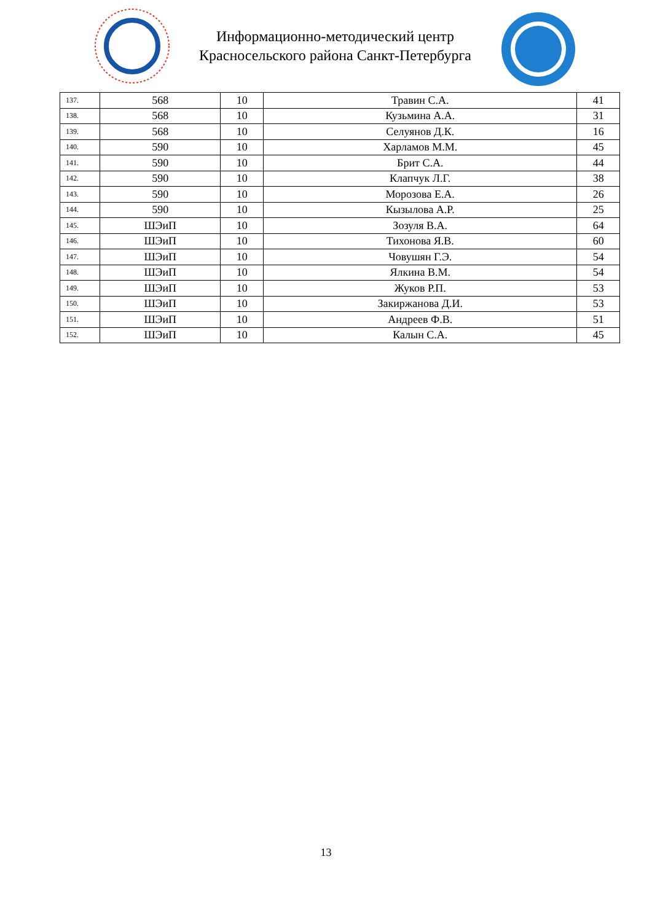Информационно-методический центр
Красносельского района Санкт-Петербурга
| 137. | 568 | 10 | Травин С.А. | 41 |
| 138. | 568 | 10 | Кузьмина А.А. | 31 |
| 139. | 568 | 10 | Селуянов Д.К. | 16 |
| 140. | 590 | 10 | Харламов М.М. | 45 |
| 141. | 590 | 10 | Брит С.А. | 44 |
| 142. | 590 | 10 | Клапчук Л.Г. | 38 |
| 143. | 590 | 10 | Морозова Е.А. | 26 |
| 144. | 590 | 10 | Кызылова А.Р. | 25 |
| 145. | ШЭиП | 10 | Зозуля В.А. | 64 |
| 146. | ШЭиП | 10 | Тихонова Я.В. | 60 |
| 147. | ШЭиП | 10 | Човушян Г.Э. | 54 |
| 148. | ШЭиП | 10 | Ялкина В.М. | 54 |
| 149. | ШЭиП | 10 | Жуков Р.П. | 53 |
| 150. | ШЭиП | 10 | Закиржанова Д.И. | 53 |
| 151. | ШЭиП | 10 | Андреев Ф.В. | 51 |
| 152. | ШЭиП | 10 | Калын С.А. | 45 |
13